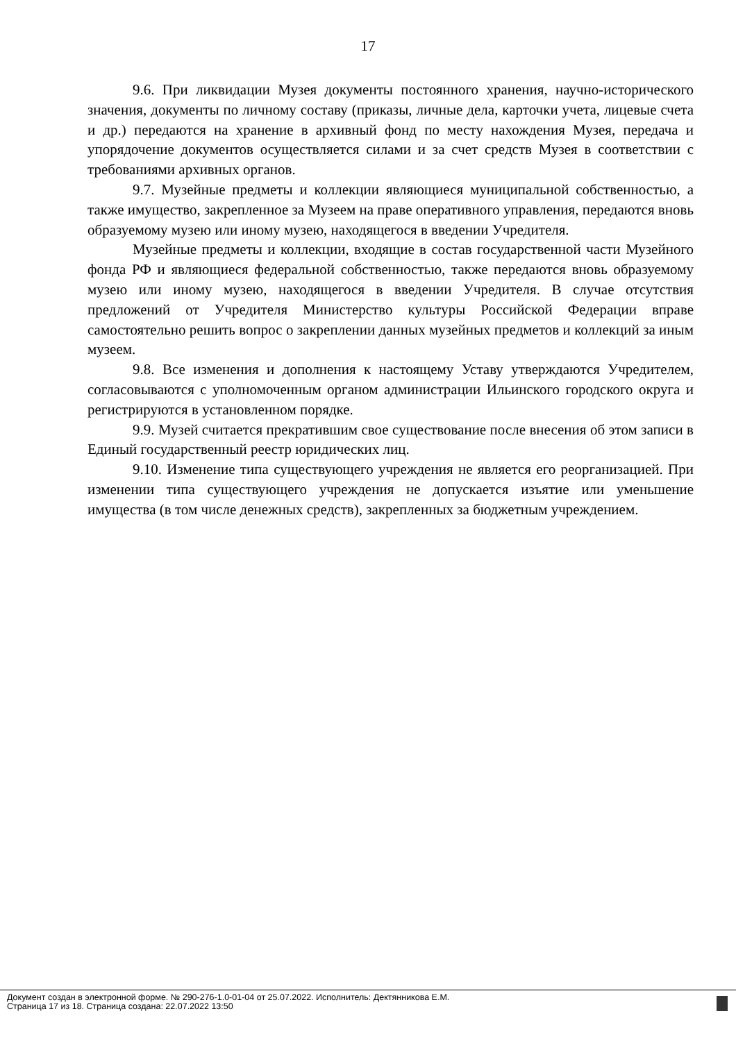17
9.6. При ликвидации Музея документы постоянного хранения, научно-исторического значения, документы по личному составу (приказы, личные дела, карточки учета, лицевые счета и др.) передаются на хранение в архивный фонд по месту нахождения Музея, передача и упорядочение документов осуществляется силами и за счет средств Музея в соответствии с требованиями архивных органов.
9.7. Музейные предметы и коллекции являющиеся муниципальной собственностью, а также имущество, закрепленное за Музеем на праве оперативного управления, передаются вновь образуемому музею или иному музею, находящегося в введении Учредителя.
Музейные предметы и коллекции, входящие в состав государственной части Музейного фонда РФ и являющиеся федеральной собственностью, также передаются вновь образуемому музею или иному музею, находящегося в введении Учредителя. В случае отсутствия предложений от Учредителя Министерство культуры Российской Федерации вправе самостоятельно решить вопрос о закреплении данных музейных предметов и коллекций за иным музеем.
9.8. Все изменения и дополнения к настоящему Уставу утверждаются Учредителем, согласовываются с уполномоченным органом администрации Ильинского городского округа и регистрируются в установленном порядке.
9.9. Музей считается прекратившим свое существование после внесения об этом записи в Единый государственный реестр юридических лиц.
9.10. Изменение типа существующего учреждения не является его реорганизацией. При изменении типа существующего учреждения не допускается изъятие или уменьшение имущества (в том числе денежных средств), закрепленных за бюджетным учреждением.
Документ создан в электронной форме. № 290-276-1.0-01-04 от 25.07.2022. Исполнитель: Дектянникова Е.М.
Страница 17 из 18. Страница создана: 22.07.2022 13:50